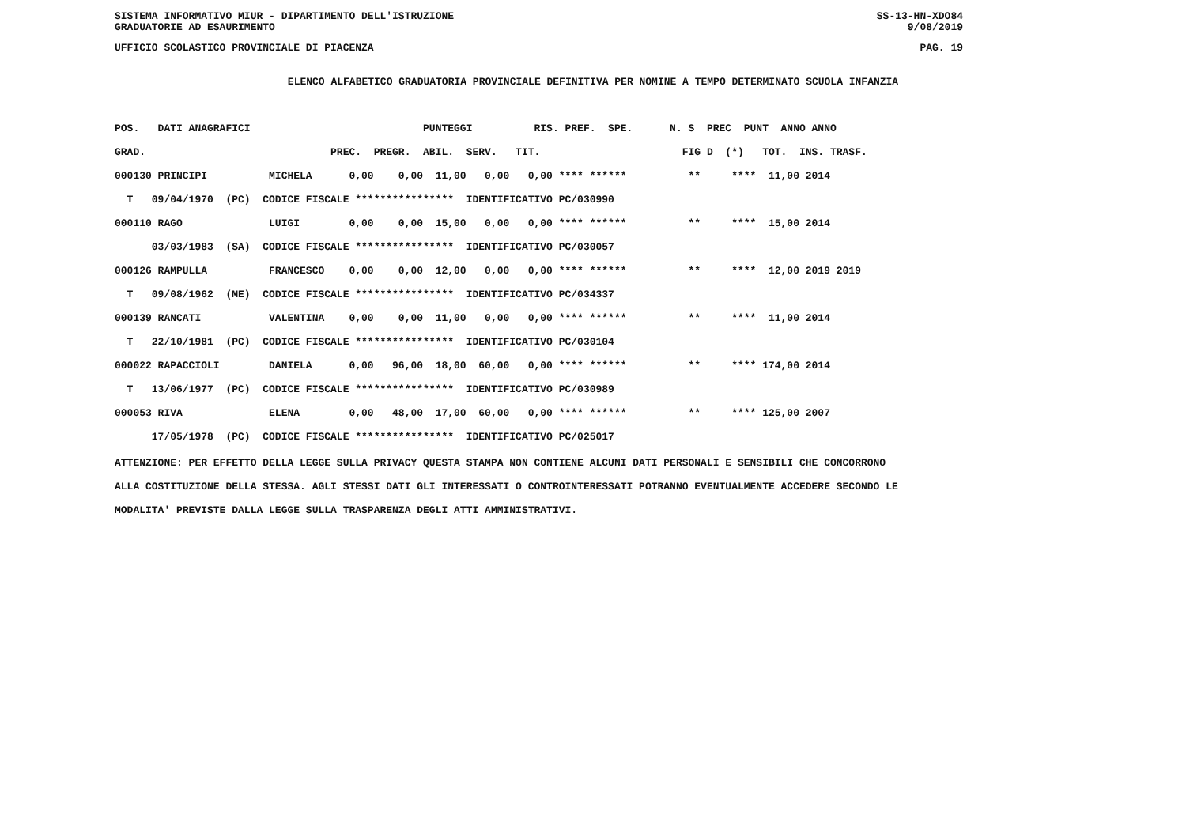SISTEMA INFORMATIVO MIUR - DIPARTIMENTO DELL'ISTRUZIONE SS-13-HN-XDO84
GRADUATORIE AD ESAURIMENTO 9/08/2019
UFFICIO SCOLASTICO PROVINCIALE DI PIACENZA PAG. 19
ELENCO ALFABETICO GRADUATORIA PROVINCIALE DEFINITIVA PER NOMINE A TEMPO DETERMINATO SCUOLA INFANZIA
| POS. DATI ANAGRAFICI PUNTEGGI RIS. PREF. SPE. N. S PREC PUNT ANNO ANNO |
| --- |
| GRAD. PREC. PREGR. ABIL. SERV. TIT. FIG D (*) TOT. INS. TRASF. |
| 000130 PRINCIPI MICHELA 0,00 0,00 11,00 0,00 0,00 **** ****** ** **** 11,00 2014 |
| T 09/04/1970 (PC) CODICE FISCALE **************** IDENTIFICATIVO PC/030990 |
| 000110 RAGO LUIGI 0,00 0,00 15,00 0,00 0,00 **** ****** ** **** 15,00 2014 |
| 03/03/1983 (SA) CODICE FISCALE **************** IDENTIFICATIVO PC/030057 |
| 000126 RAMPULLA FRANCESCO 0,00 0,00 12,00 0,00 0,00 **** ****** ** **** 12,00 2019 2019 |
| T 09/08/1962 (ME) CODICE FISCALE **************** IDENTIFICATIVO PC/034337 |
| 000139 RANCATI VALENTINA 0,00 0,00 11,00 0,00 0,00 **** ****** ** **** 11,00 2014 |
| T 22/10/1981 (PC) CODICE FISCALE **************** IDENTIFICATIVO PC/030104 |
| 000022 RAPACCIOLI DANIELA 0,00 96,00 18,00 60,00 0,00 **** ****** ** **** 174,00 2014 |
| T 13/06/1977 (PC) CODICE FISCALE **************** IDENTIFICATIVO PC/030989 |
| 000053 RIVA ELENA 0,00 48,00 17,00 60,00 0,00 **** ****** ** **** 125,00 2007 |
| 17/05/1978 (PC) CODICE FISCALE **************** IDENTIFICATIVO PC/025017 |
ATTENZIONE: PER EFFETTO DELLA LEGGE SULLA PRIVACY QUESTA STAMPA NON CONTIENE ALCUNI DATI PERSONALI E SENSIBILI CHE CONCORRONO ALLA COSTITUZIONE DELLA STESSA. AGLI STESSI DATI GLI INTERESSATI O CONTROINTERESSATI POTRANNO EVENTUALMENTE ACCEDERE SECONDO LE MODALITA' PREVISTE DALLA LEGGE SULLA TRASPARENZA DEGLI ATTI AMMINISTRATIVI.